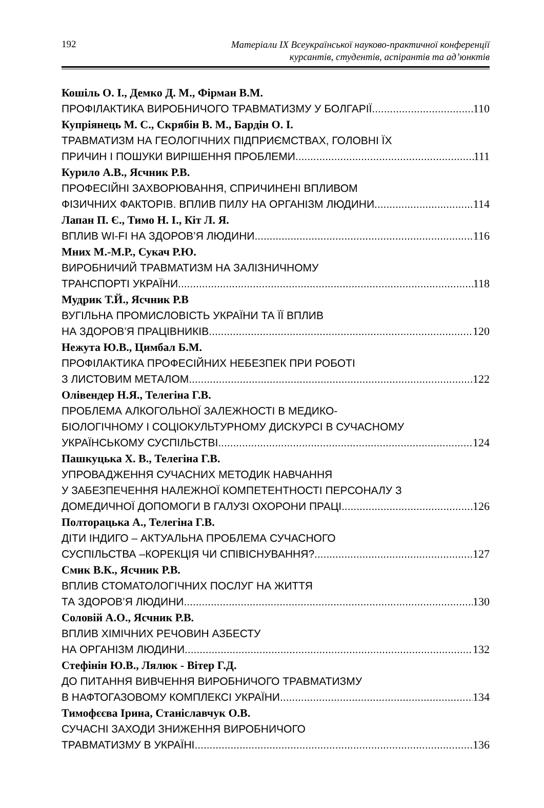192
Матеріали IX Всеукраїнської науково-практичної конференції
курсантів, студентів, аспірантів та ад’юнктів
Кошіль О. І., Демко Д. М., Фірман В.М.
ПРОФІЛАКТИКА ВИРОБНИЧОГО ТРАВМАТИЗМУ У БОЛГАРІЇ 110
Купріянець М. С., Скрябін В. М., Бардін О. І.
ТРАВМАТИЗМ НА ГЕОЛОГІЧНИХ ПІДПРИЄМСТВАХ, ГОЛОВНІ ЇХ
ПРИЧИН І ПОШУКИ ВИРІШЕННЯ ПРОБЛЕМИ 111
Курило А.В., Ясчник Р.В.
ПРОФЕСІЙНІ ЗАХВОРЮВАННЯ, СПРИЧИНЕНІ ВПЛИВОМ
ФІЗИЧНИХ ФАКТОРІВ. ВПЛИВ ПИЛУ НА ОРГАНІЗМ ЛЮДИНИ 114
Лапан П. Є., Тимо Н. І., Кіт Л. Я.
ВПЛИВ WI-FI НА ЗДОРОВ’Я ЛЮДИНИ 116
Мних М.-М.Р., Сукач Р.Ю.
ВИРОБНИЧИЙ ТРАВМАТИЗМ НА ЗАЛІЗНИЧНОМУ
ТРАНСПОРТІ УКРАЇНИ 118
Мудрик Т.Й., Ясчник Р.В
ВУГІЛЬНА ПРОМИСЛОВІСТЬ УКРАЇНИ ТА ЇЇ ВПЛИВ
НА ЗДОРОВ’Я ПРАЦІВНИКІВ 120
Нежута Ю.В., Цимбал Б.М.
ПРОФІЛАКТИКА ПРОФЕСІЙНИХ НЕБЕЗПЕК ПРИ РОБОТІ
З ЛИСТОВИМ МЕТАЛОМ 122
Олівендер Н.Я., Телегіна Г.В.
ПРОБЛЕМА АЛКОГОЛЬНОЇ ЗАЛЕЖНОСТІ В МЕДИКО-
БІОЛОГІЧНОМУ І СОЦІОКУЛЬТУРНОМУ ДИСКУРСІ В СУЧАСНОМУ
УКРАЇНСЬКОМУ СУСПІЛЬСТВІ 124
Пашкуцька Х. В., Телегіна Г.В.
УПРОВАДЖЕННЯ СУЧАСНИХ МЕТОДИК НАВЧАННЯ
У ЗАБЕЗПЕЧЕННЯ НАЛЕЖНОЇ КОМПЕТЕНТНОСТІ ПЕРСОНАЛУ З
ДОМЕДИЧНОЇ ДОПОМОГИ В ГАЛУЗІ ОХОРОНИ ПРАЦІ 126
Полторацька А., Телегіна Г.В.
ДІТИ ІНДИГО – АКТУАЛЬНА ПРОБЛЕМА СУЧАСНОГО
СУСПІЛЬСТВА –КОРЕКЦІЯ ЧИ СПІВІСНУВАННЯ? 127
Смик В.К., Ясчник Р.В.
ВПЛИВ СТОМАТОЛОГІЧНИХ ПОСЛУГ НА ЖИТТЯ
ТА ЗДОРОВ’Я ЛЮДИНИ 130
Соловій А.О., Ясчник Р.В.
ВПЛИВ ХІМІЧНИХ РЕЧОВИН АЗБЕСТУ
НА ОРГАНІЗМ ЛЮДИНИ 132
Стефінін Ю.В., Лялюк - Вітер Г.Д.
ДО ПИТАННЯ ВИВЧЕННЯ ВИРОБНИЧОГО ТРАВМАТИЗМУ
В НАФТОГАЗОВОМУ КОМПЛЕКСІ УКРАЇНИ 134
Тимофєєва Ірина, Станіславчук О.В.
СУЧАСНІ ЗАХОДИ ЗНИЖЕННЯ ВИРОБНИЧОГО
ТРАВМАТИЗМУ В УКРАЇНІ 136